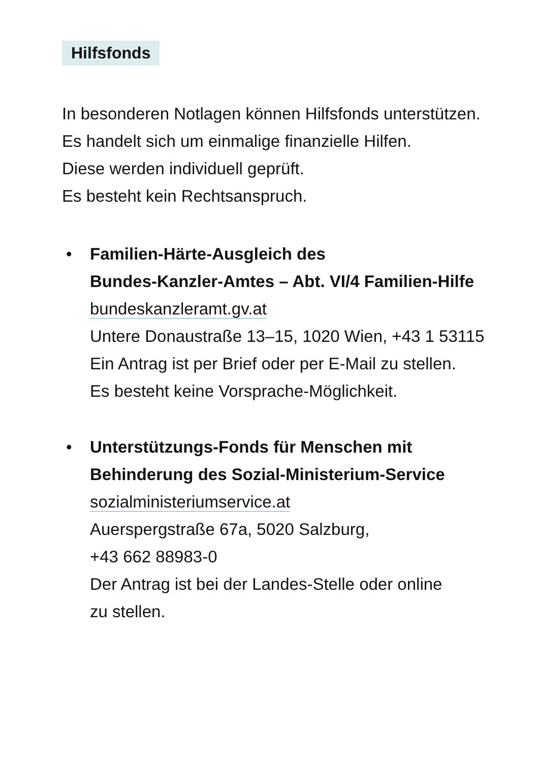Hilfsfonds
In besonderen Notlagen können Hilfsfonds unterstützen.
Es handelt sich um einmalige finanzielle Hilfen.
Diese werden individuell geprüft.
Es besteht kein Rechtsanspruch.
• Familien-Härte-Ausgleich des
Bundes-Kanzler-Amtes – Abt. VI/4 Familien-Hilfe
bundeskanzleramt.gv.at
Untere Donaustraße 13–15, 1020 Wien, +43 1 53115
Ein Antrag ist per Brief oder per E-Mail zu stellen.
Es besteht keine Vorsprache-Möglichkeit.
• Unterstützungs-Fonds für Menschen mit
Behinderung des Sozial-Ministerium-Service
sozialministeriumservice.at
Auerspergstraße 67a, 5020 Salzburg,
+43 662 88983-0
Der Antrag ist bei der Landes-Stelle oder online
zu stellen.